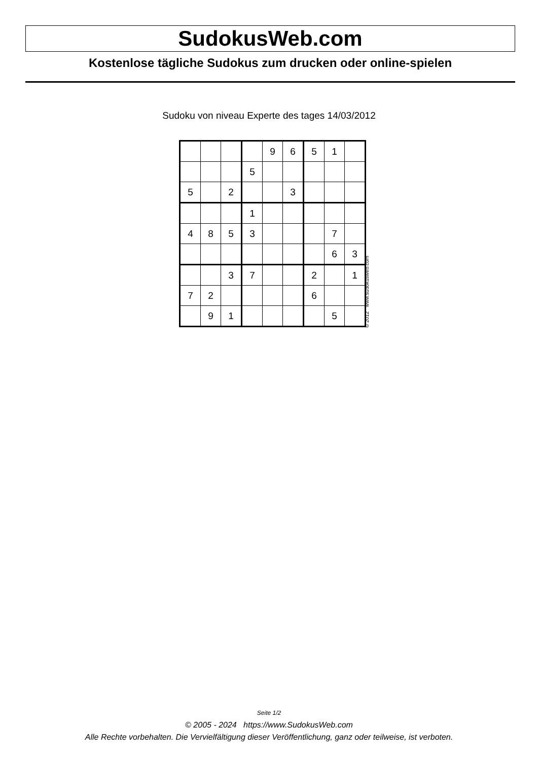SudokusWeb.com
Kostenlose tägliche Sudokus zum drucken oder online-spielen
Sudoku von niveau Experte des tages 14/03/2012
| | | | | 9 | 6 | 5 | 1 | |
| | | | 5 | | | | | |
| 5 | | 2 | | | 3 | | | |
| | | | 1 | | | | | |
| 4 | 8 | 5 | 3 | | | | 7 | |
| | | | | | | | 6 | 3 |
| | | 3 | 7 | | | 2 | | 1 |
| 7 | 2 | | | | | 6 | | |
| | 9 | 1 | | | | | 5 | |
© 2012 www.sudokusweb.com
Seite 1/2
© 2005 - 2024 https://www.SudokusWeb.com
Alle Rechte vorbehalten. Die Vervielfältigung dieser Veröffentlichung, ganz oder teilweise, ist verboten.